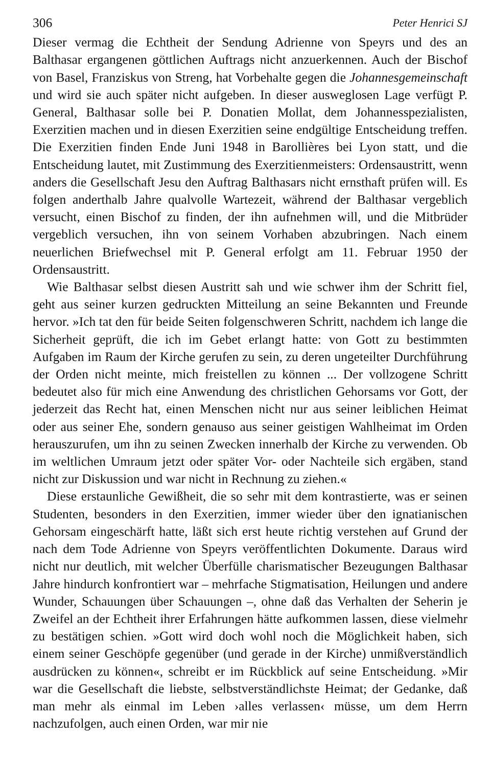306 Peter Henrici SJ
Dieser vermag die Echtheit der Sendung Adrienne von Speyrs und des an Balthasar ergangenen göttlichen Auftrags nicht anzuerkennen. Auch der Bischof von Basel, Franziskus von Streng, hat Vorbehalte gegen die Johannesgemeinschaft und wird sie auch später nicht aufgeben. In dieser ausweglosen Lage verfügt P. General, Balthasar solle bei P. Donatien Mollat, dem Johannesspezialisten, Exerzitien machen und in diesen Exerzitien seine endgültige Entscheidung treffen. Die Exerzitien finden Ende Juni 1948 in Barollières bei Lyon statt, und die Entscheidung lautet, mit Zustimmung des Exerzitienmeisters: Ordensaustritt, wenn anders die Gesellschaft Jesu den Auftrag Balthasars nicht ernsthaft prüfen will. Es folgen anderthalb Jahre qualvolle Wartezeit, während der Balthasar vergeblich versucht, einen Bischof zu finden, der ihn aufnehmen will, und die Mitbrüder vergeblich versuchen, ihn von seinem Vorhaben abzubringen. Nach einem neuerlichen Briefwechsel mit P. General erfolgt am 11. Februar 1950 der Ordensaustritt.
Wie Balthasar selbst diesen Austritt sah und wie schwer ihm der Schritt fiel, geht aus seiner kurzen gedruckten Mitteilung an seine Bekannten und Freunde hervor. »Ich tat den für beide Seiten folgenschweren Schritt, nachdem ich lange die Sicherheit geprüft, die ich im Gebet erlangt hatte: von Gott zu bestimmten Aufgaben im Raum der Kirche gerufen zu sein, zu deren ungeteilter Durchführung der Orden nicht meinte, mich freistellen zu können ... Der vollzogene Schritt bedeutet also für mich eine Anwendung des christlichen Gehorsams vor Gott, der jederzeit das Recht hat, einen Menschen nicht nur aus seiner leiblichen Heimat oder aus seiner Ehe, sondern genauso aus seiner geistigen Wahlheimat im Orden herauszurufen, um ihn zu seinen Zwecken innerhalb der Kirche zu verwenden. Ob im weltlichen Umraum jetzt oder später Vor- oder Nachteile sich ergäben, stand nicht zur Diskussion und war nicht in Rechnung zu ziehen.«
Diese erstaunliche Gewißheit, die so sehr mit dem kontrastierte, was er seinen Studenten, besonders in den Exerzitien, immer wieder über den ignatianischen Gehorsam eingeschärft hatte, läßt sich erst heute richtig verstehen auf Grund der nach dem Tode Adrienne von Speyrs veröffentlichten Dokumente. Daraus wird nicht nur deutlich, mit welcher Überfülle charismatischer Bezeugungen Balthasar Jahre hindurch konfrontiert war – mehrfache Stigmatisation, Heilungen und andere Wunder, Schauungen über Schauungen –, ohne daß das Verhalten der Seherin je Zweifel an der Echtheit ihrer Erfahrungen hätte aufkommen lassen, diese vielmehr zu bestätigen schien. »Gott wird doch wohl noch die Möglichkeit haben, sich einem seiner Geschöpfe gegenüber (und gerade in der Kirche) unmißverständlich ausdrücken zu können«, schreibt er im Rückblick auf seine Entscheidung. »Mir war die Gesellschaft die liebste, selbstverständlichste Heimat; der Gedanke, daß man mehr als einmal im Leben ›alles verlassen‹ müsse, um dem Herrn nachzufolgen, auch einen Orden, war mir nie